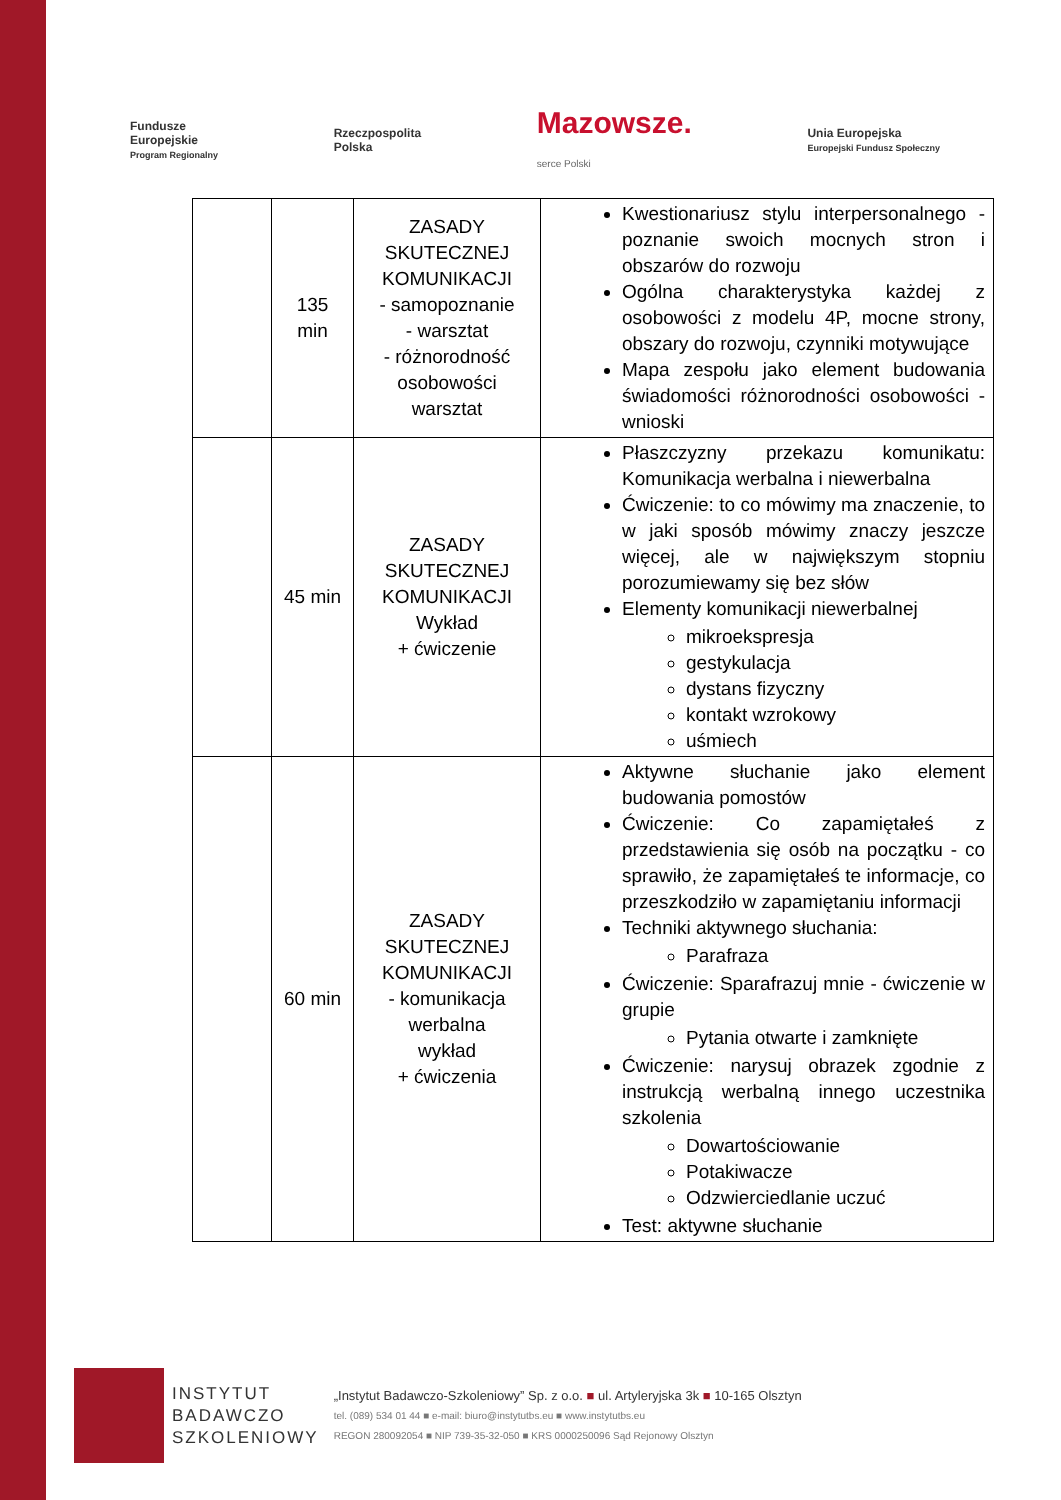Fundusze
Europejskie
Program Regionalny
Rzeczpospolita
Polska
Mazowsze.
serce Polski
Unia Europejska
Europejski Fundusz Społeczny
| | 135 min | ZASADY SKUTECZNEJ KOMUNIKACJI - samopoznanie - warsztat - różnorodność osobowości warsztat | Kwestionariusz stylu interpersonalnego - poznanie swoich mocnych stron i obszarów do rozwoju Ogólna charakterystyka każdej z osobowości z modelu 4P, mocne strony, obszary do rozwoju, czynniki motywujące Mapa zespołu jako element budowania świadomości różnorodności osobowości - wnioski |
| | 45 min | ZASADY SKUTECZNEJ KOMUNIKACJI Wykład + ćwiczenie | Płaszczyzny przekazu komunikatu: Komunikacja werbalna i niewerbalna Ćwiczenie: to co mówimy ma znaczenie, to w jaki sposób mówimy znaczy jeszcze więcej, ale w największym stopniu porozumiewamy się bez słów Elementy komunikacji niewerbalnej mikroekspresja gestykulacja dystans fizyczny kontakt wzrokowy uśmiech |
| | 60 min | ZASADY SKUTECZNEJ KOMUNIKACJI - komunikacja werbalna wykład + ćwiczenia | Aktywne słuchanie jako element budowania pomostów Ćwiczenie: Co zapamiętałeś z przedstawienia się osób na początku - co sprawiło, że zapamiętałeś te informacje, co przeszkodziło w zapamiętaniu informacji Techniki aktywnego słuchania: Parafraza Ćwiczenie: Sparafrazuj mnie - ćwiczenie w grupie Pytania otwarte i zamknięte Ćwiczenie: narysuj obrazek zgodnie z instrukcją werbalną innego uczestnika szkolenia Dowartościowanie Potakiwacze Odzwierciedlanie uczuć Test: aktywne słuchanie |
INSTYTUT
BADAWCZO
SZKOLENIOWY
„Instytut Badawczo-Szkoleniowy” Sp. z o.o. ■ ul. Artyleryjska 3k ■ 10-165 Olsztyn
tel. (089) 534 01 44 ■ e-mail: biuro@instytutbs.eu ■ www.instytutbs.eu
REGON 280092054 ■ NIP 739-35-32-050 ■ KRS 0000250096 Sąd Rejonowy Olsztyn